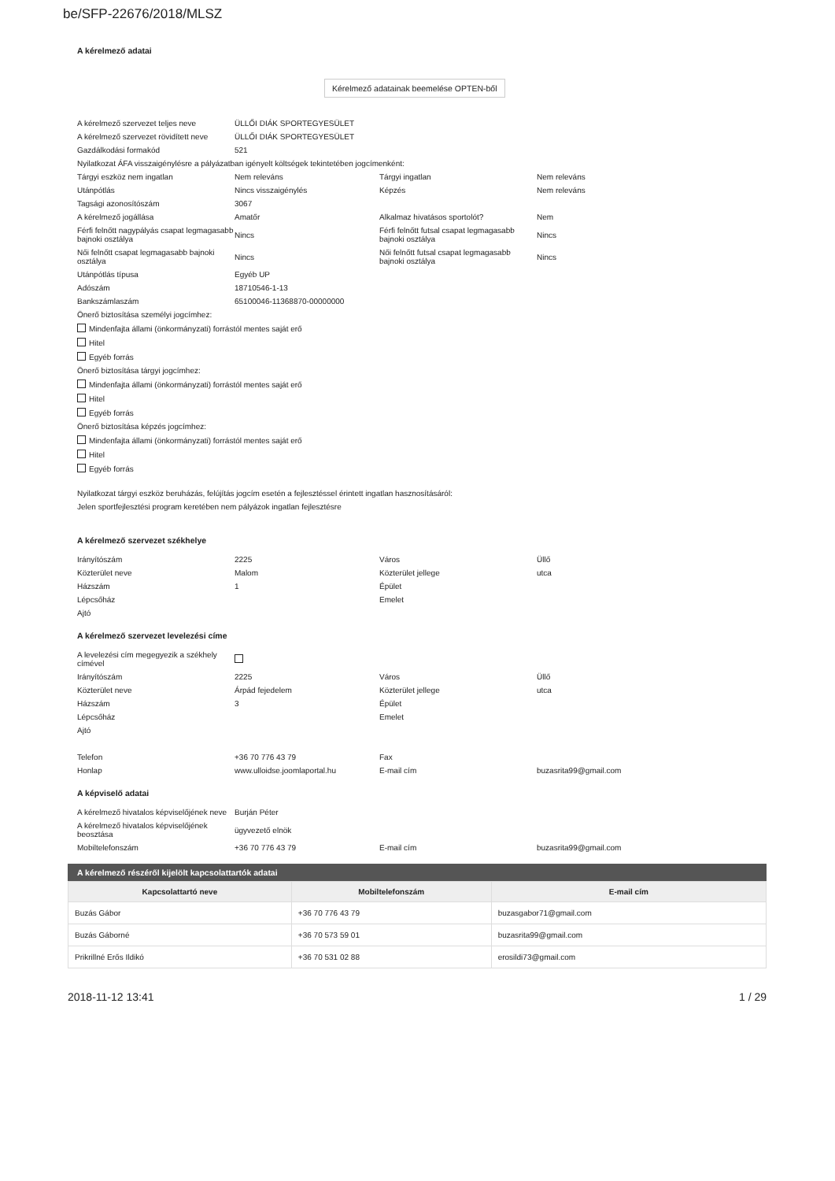be/SFP-22676/2018/MLSZ
A kérelmező adatai
Kérelmező adatainak beemelése OPTEN-ből
| A kérelmező szervezet teljes neve | ÜLLŐI DIÁK SPORTEGYESÜLET | | |
| A kérelmező szervezet rövidített neve | ÜLLŐI DIÁK SPORTEGYESÜLET | | |
| Gazdálkodási formakód | 521 | | |
| Nyilatkozat ÁFA visszaigénylésre a pályázatban igényelt költségek tekintetében jogcímenként: | | | |
| Tárgyi eszköz nem ingatlan | Nem releváns | Tárgyi ingatlan | Nem releváns |
| Utánpótlás | Nincs visszaigénylés | Képzés | Nem releváns |
| Tagsági azonosítószám | 3067 | | |
| A kérelmező jogállása | Amatőr | Alkalmaz hivatásos sportolót? | Nem |
| Férfi felnőtt nagypályás csapat legmagasabb bajnoki osztálya | Nincs | Férfi felnőtt futsal csapat legmagasabb bajnoki osztálya | Nincs |
| Női felnőtt csapat legmagasabb bajnoki osztálya | Nincs | Női felnőtt futsal csapat legmagasabb bajnoki osztálya | Nincs |
| Utánpótlás típusa | Egyéb UP | | |
| Adószám | 18710546-1-13 | | |
| Bankszámlaszám | 65100046-11368870-00000000 | | |
Önerő biztosítása személyi jogcímhez:
Mindenfajta állami (önkormányzati) forrástól mentes saját erő
Hitel
Egyéb forrás
Önerő biztosítása tárgyi jogcímhez:
Mindenfajta állami (önkormányzati) forrástól mentes saját erő
Hitel
Egyéb forrás
Önerő biztosítása képzés jogcímhez:
Mindenfajta állami (önkormányzati) forrástól mentes saját erő
Hitel
Egyéb forrás
Nyilatkozat tárgyi eszköz beruházás, felújítás jogcím esetén a fejlesztéssel érintett ingatlan hasznosításáról:
Jelen sportfejlesztési program keretében nem pályázok ingatlan fejlesztésre
A kérelmező szervezet székhelye
| Irányítószám | 2225 | Város | Üllő |
| Közterület neve | Malom | Közterület jellege | utca |
| Házszám | 1 | Épület | |
| Lépcsőház | | Emelet | |
| Ajtó | | | |
A kérelmező szervezet levelezési címe
| A levelezési cím megegyezik a székhely címével | | | |
| Irányítószám | 2225 | Város | Üllő |
| Közterület neve | Árpád fejedelem | Közterület jellege | utca |
| Házszám | 3 | Épület | |
| Lépcsőház | | Emelet | |
| Ajtó | | | |
| Telefon | +36 70 776 43 79 | Fax | |
| Honlap | www.ulloidse.joomlaportal.hu | E-mail cím | buzasrita99@gmail.com |
A képviselő adatai
| A kérelmező hivatalos képviselőjének neve | Burján Péter | | |
| A kérelmező hivatalos képviselőjének beosztása | ügyvezető elnök | | |
| Mobiltelefonszám | +36 70 776 43 79 | E-mail cím | buzasrita99@gmail.com |
A kérelmező részéről kijelölt kapcsolattartók adatai
| Kapcsolattartó neve | Mobiltelefonszám | E-mail cím |
| --- | --- | --- |
| Buzás Gábor | +36 70 776 43 79 | buzasgabor71@gmail.com |
| Buzás Gáborné | +36 70 573 59 01 | buzasrita99@gmail.com |
| Prikrillné Erős Ildikó | +36 70 531 02 88 | erosildi73@gmail.com |
2018-11-12 13:41 1 / 29